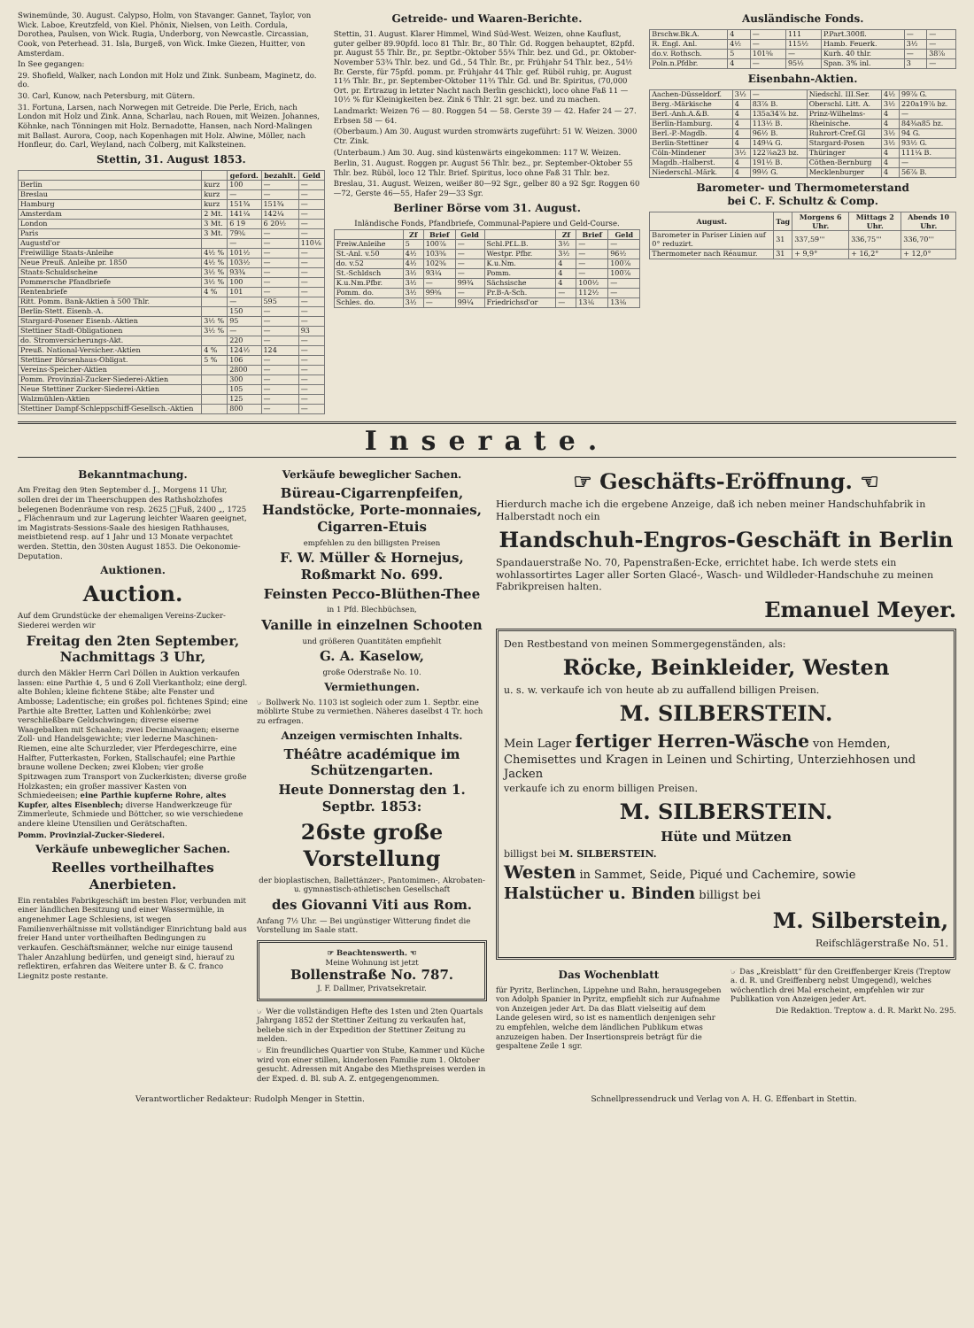Swinemünde, 30. August. Calypso, Holm, von Stavanger. Gannet, Taylor, von Wick. Laboe, Kreutzfeld, von Kiel. Phönix, Nielsen, von Leith. Cordula, Dorothea, Paulsen, von Wick. Rugia, Underborg, von Newcastle. Circassian, Cook, von Peterhead. 31. Isla, Burgeß, von Wick. Imke Giezen, Huitter, von Amsterdam.
In See gegangen:
29. Shofield, Walker, nach London mit Holz und Zink. Sunbeam, Maginetz, do. do.
30. Carl, Kunow, nach Petersburg, mit Gütern.
31. Fortuna, Larsen, nach Norwegen mit Getreide. Die Perle, Erich, nach London mit Holz und Zink. Anna, Scharlau, nach Rouen, mit Weizen. Johannes, Köhnke, nach Tönningen mit Holz. Bernadotte, Hansen, nach Nord-Malingen mit Ballast. Aurora, Coop, nach Kopenhagen mit Holz. Alwine, Möller, nach Honfleur, do. Carl, Weyland, nach Colberg, mit Kalksteinen.
Stettin, 31. August 1853.
| | | geford. | bezahlt. | Geld |
| --- | --- | --- | --- | --- |
| Berlin | kurz | 100 | — | — |
| Breslau | kurz | — | — | — |
| Hamburg | kurz | 151¾ | 151¾ | — |
| Amsterdam | 2 Mt. | 141¼ | 142¼ | — |
| London | 3 Mt. | 6 19 | 6 20½ | — |
| Paris | 3 Mt. | 79⅚ | — | — |
| Augustd'or | | — | — | 110⅛ |
| Freiwillige Staats-Anleihe | 4½ % | 101½ | — | — |
| Neue Preuß. Anleihe pr. 1850 | 4½ % | 103½ | — | — |
| Staats-Schuldscheine | 3½ % | 93¾ | — | — |
| Pommersche Pfandbriefe | 3½ % | 100 | — | — |
| Rentenbriefe | 4 % | 101 | — | — |
| Ritt. Pomm. Bank-Aktien à 500 Thlr. | | — | 595 | — |
| Berlin-Stett. Eisenb.-A. | | 150 | — | — |
| Stargard-Posener Eisenb.-Aktien | 3½ % | 95 | — | — |
| Stettiner Stadt-Obligationen | 3½ % | — | — | 93 |
| do. Stromversicherungs-Akt. | | 220 | — | — |
| Preuß. National-Versicher.-Aktien | 4 % | 124½ | 124 | — |
| Stettiner Börsenhaus-Obligat. | 5 % | 106 | — | — |
| Vereins-Speicher-Aktien | | 2800 | — | — |
| Pomm. Provinzial-Zucker-Siederei-Aktien | | 300 | — | — |
| Neue Stettiner Zucker-Siederei-Aktien | | 105 | — | — |
| Walzmühlen-Aktien | | 125 | — | — |
| Stettiner Dampf-Schleppschiff-Gesellsch.-Aktien | | 800 | — | — |
Getreide- und Waaren-Berichte.
Stettin, 31. August. Klarer Himmel, Wind Süd-West. Weizen, ohne Kauflust, guter gelber 89.90pfd. loco 81 Thlr. Br., 80 Thlr. Gd. Roggen behauptet, 82pfd. pr. August 55 Thlr. Br., pr. Septbr.-Oktober 55¾ Thlr. bez. und Gd., pr. Oktober-November 53¾ Thlr. bez. und Gd., 54 Thlr. Br., pr. Frühjahr 54 Thlr. bez., 54½ Br. Gerste, für 75pfd. pomm. pr. Frühjahr 44 Thlr. gef. Rüböl ruhig, pr. August 11⅔ Thlr. Br., pr. September-Oktober 11⅔ Thlr. Gd. und Br. Spiritus, (70,000 Ort. pr. Ertrazug in letzter Nacht nach Berlin geschickt), loco ohne Faß 11 — 10½ % für Kleinigkeiten bez. Zink 6 Thlr. 21 sgr. bez. und zu machen.
Landmarkt: Weizen 76 — 80. Roggen 54 — 58. Gerste 39 — 42. Hafer 24 — 27. Erbsen 58 — 64.
(Oberbaum.) Am 30. August wurden stromwärts zugeführt: 51 W. Weizen. 3000 Ctr. Zink.
(Unterbaum.) Am 30. Aug. sind küstenwärts eingekommen: 117 W. Weizen.
Berlin, 31. August. Roggen pr. August 56 Thlr. bez., pr. September-Oktober 55 Thlr. bez. Rüböl, loco 12 Thlr. Brief. Spiritus, loco ohne Faß 31 Thlr. bez.
Breslau, 31. August. Weizen, weißer 80—92 Sgr., gelber 80 a 92 Sgr. Roggen 60—72, Gerste 46—55, Hafer 29—33 Sgr.
Berliner Börse vom 31. August.
Inländische Fonds, Pfandbriefe, Communal-Papiere und Geld-Course.
| | Zf | Brief | Geld | | Zf | Brief | Geld |
| --- | --- | --- | --- | --- | --- | --- | --- |
| Freiw.Anleihe | 5 | 100⅞ | — | Schl.Pf.L.B. | 3½ | — | — |
| St.-Anl. v.50 | 4½ | 103⅝ | — | Westpr. Pfbr. | 3½ | — | 96½ |
| do. v.52 | 4½ | 102⅝ | — | K.u.Nm. | 4 | — | 100⅞ |
| St.-Schldsch | 3½ | 93¼ | — | Pomm. | 4 | — | 100⅞ |
| K.u.Nm.Pfbr. | 3½ | — | 99¾ | Sächsische | 4 | 100½ | — |
| Pomm. do. | 3½ | 99⅝ | — | Pr.B-A-Sch. | — | 112½ | — |
| Schles. do. | 3½ | — | 99¼ | Friedrichsd'or | — | 13⅙ | 13⅛ |
Ausländische Fonds.
| Brschw.Bk.A. | 4 | — | 111 | P.Part.300fl. | — | — |
| R. Engl. Anl. | 4½ | — | 115½ | Hamb. Feuerk. | 3½ | — |
| do.v. Rothsch. | 5 | 101⅝ | — | Kurh. 40 thlr. | — | 38⅞ |
| Poln.n.Pfdbr. | 4 | — | 95½ | Span. 3% inl. | 3 | — |
Eisenbahn-Aktien.
| Aachen-Düsseldorf. | 3½ | — | Niedschl. III.Ser. | 4½ | 99⅞ G. |
| Berg.-Märkische | 4 | 83⅞ B. | Oberschl. Litt. A. | 3½ | 220a19⅞ bz. |
| Berl.-Anh.A.&B. | 4 | 135a34⅞ bz. | Prinz-Wilhelms- | 4 | — |
| Berlin-Hamburg. | 4 | 113½ B. | Rheinische. | 4 | 84⅜a85 bz. |
| Berl.-P.-Magdb. | 4 | 96½ B. | Ruhrort-Cref.Gl | 3½ | 94 G. |
| Berlin-Stettiner | 4 | 149¼ G. | Stargard-Posen | 3½ | 93½ G. |
| Cöln-Mindener | 3½ | 122⅞a23 bz. | Thüringer | 4 | 111¼ B. |
| Magdb.-Halberst. | 4 | 191½ B. | Cöthen-Bernburg | 4 | — |
| Niederschl.-Märk. | 4 | 99½ G. | Mecklenburger | 4 | 56⅞ B. |
Barometer- und Thermometerstand
bei C. F. Schultz & Comp.
| August. | Tag | Morgens 6 Uhr. | Mittags 2 Uhr. | Abends 10 Uhr. |
| --- | --- | --- | --- | --- |
| Barometer in Pariser Linien auf 0° reduzirt. | 31 | 337,59''' | 336,75''' | 336,70''' |
| Thermometer nach Réaumur. | 31 | + 9,9° | + 16,2° | + 12,0° |
Inserate.
Bekanntmachung.
Am Freitag den 9ten September d. J., Morgens 11 Uhr, sollen drei der im Theerschuppen des Rathsholzhofes belegenen Bodenräume von resp. 2625 □Fuß, 2400 „, 1725 „ Flächenraum und zur Lagerung leichter Waaren geeignet, im Magistrats-Sessions-Saale des hiesigen Rathhauses, meistbietend resp. auf 1 Jahr und 13 Monate verpachtet werden. Stettin, den 30sten August 1853. Die Oekonomie-Deputation.
Auktionen.
Auction.
Auf dem Grundstücke der ehemaligen Vereins-Zucker-Siederei werden wir
Freitag den 2ten September, Nachmittags 3 Uhr,
durch den Mäkler Herrn Carl Döllen in Auktion verkaufen lassen: eine Parthie 4, 5 und 6 Zoll Vierkantholz; eine dergl. alte Bohlen; kleine fichtene Stäbe; alte Fenster und Ambosse; Ladentische; ein großes pol. fichtenes Spind; eine Parthie alte Bretter, Latten und Kohlenkörbe; zwei verschließbare Geldschwingen; diverse eiserne Waagebalken mit Schaalen; zwei Decimalwaagen; eiserne Zoll- und Handelsgewichte; vier lederne Maschinen-Riemen, eine alte Schurzleder, vier Pferdegeschirre, eine Halfter, Futterkasten, Forken, Stallschaufel; eine Parthie braune wollene Decken; zwei Kloben; vier große Spitzwagen zum Transport von Zuckerkisten; diverse große Holzkasten; ein großer massiver Kasten von Schmiedeeisen; eine Parthie kupferne Rohre, altes Kupfer, altes Eisenblech; diverse Handwerkzeuge für Zimmerleute, Schmiede und Böttcher, so wie verschiedene andere kleine Utensilien und Gerätschaften.
Pomm. Provinzial-Zucker-Siederei.
Verkäufe unbeweglicher Sachen.
Reelles vortheilhaftes Anerbieten.
Ein rentables Fabrikgeschäft im besten Flor, verbunden mit einer ländlichen Besitzung und einer Wassermühle, in angenehmer Lage Schlesiens, ist wegen Familienverhältnisse mit vollständiger Einrichtung bald aus freier Hand unter vortheilhaften Bedingungen zu verkaufen. Geschäftsmänner, welche nur einige tausend Thaler Anzahlung bedürfen, und geneigt sind, hierauf zu reflektiren, erfahren das Weitere unter B. & C. franco Liegnitz poste restante.
Verkäufe beweglicher Sachen.
Büreau-Cigarrenpfeifen, Handstöcke, Porte-monnaies, Cigarren-Etuis
empfehlen zu den billigsten Preisen
F. W. Müller & Hornejus, Roßmarkt No. 699.
Feinsten Pecco-Blüthen-Thee
in 1 Pfd. Blechbüchsen,
Vanille in einzelnen Schooten
und größeren Quantitäten empfiehlt
G. A. Kaselow,
große Oderstraße No. 10.
Vermiethungen.
☞ Bollwerk No. 1103 ist sogleich oder zum 1. Septbr. eine möblirte Stube zu vermiethen. Näheres daselbst 4 Tr. hoch zu erfragen.
Anzeigen vermischten Inhalts.
Théâtre académique im Schützengarten.
Heute Donnerstag den 1. Septbr. 1853:
26ste große Vorstellung
der bioplastischen, Ballettänzer-, Pantomimen-, Akrobaten- u. gymnastisch-athletischen Gesellschaft
des Giovanni Viti aus Rom.
Anfang 7½ Uhr. — Bei ungünstiger Witterung findet die Vorstellung im Saale statt.
☞ Beachtenswerth. ☜
Meine Wohnung ist jetzt
Bollenstraße No. 787.
J. F. Dallmer, Privatsekretair.
☞ Wer die vollständigen Hefte des 1sten und 2ten Quartals Jahrgang 1852 der Stettiner Zeitung zu verkaufen hat, beliebe sich in der Expedition der Stettiner Zeitung zu melden.
☞ Ein freundliches Quartier von Stube, Kammer und Küche wird von einer stillen, kinderlosen Familie zum 1. Oktober gesucht. Adressen mit Angabe des Miethspreises werden in der Exped. d. Bl. sub A. Z. entgegengenommen.
☞ Geschäfts-Eröffnung. ☜
Hierdurch mache ich die ergebene Anzeige, daß ich neben meiner Handschuhfabrik in Halberstadt noch ein
Handschuh-Engros-Geschäft in Berlin
Spandauerstraße No. 70, Papenstraßen-Ecke, errichtet habe. Ich werde stets ein wohlassortirtes Lager aller Sorten Glacé-, Wasch- und Wildleder-Handschuhe zu meinen Fabrikpreisen halten.
Emanuel Meyer.
Den Restbestand von meinen Sommergegenständen, als:
Röcke, Beinkleider, Westen
u. s. w. verkaufe ich von heute ab zu auffallend billigen Preisen.
M. SILBERSTEIN.
Mein Lager fertiger Herren-Wäsche von Hemden, Chemisettes und Kragen in Leinen und Schirting, Unterziehhosen und Jacken
verkaufe ich zu enorm billigen Preisen.
M. SILBERSTEIN.
Hüte und Mützen
billigst bei M. SILBERSTEIN.
Westen in Sammet, Seide, Piqué und Cachemire, sowie Halstücher u. Binden billigst bei
M. Silberstein,
Reifschlägerstraße No. 51.
Das Wochenblatt
für Pyritz, Berlinchen, Lippehne und Bahn, herausgegeben von Adolph Spanier in Pyritz, empfiehlt sich zur Aufnahme von Anzeigen jeder Art. Da das Blatt vielseitig auf dem Lande gelesen wird, so ist es namentlich denjenigen sehr zu empfehlen, welche dem ländlichen Publikum etwas anzuzeigen haben. Der Insertionspreis beträgt für die gespaltene Zeile 1 sgr.
☞ Das „Kreisblatt“ für den Greiffenberger Kreis (Treptow a. d. R. und Greiffenberg nebst Umgegend), welches wöchentlich drei Mal erscheint, empfehlen wir zur Publikation von Anzeigen jeder Art.
Die Redaktion. Treptow a. d. R. Markt No. 295.
Verantwortlicher Redakteur: Rudolph Menger in Stettin.
Schnellpressendruck und Verlag von A. H. G. Effenbart in Stettin.